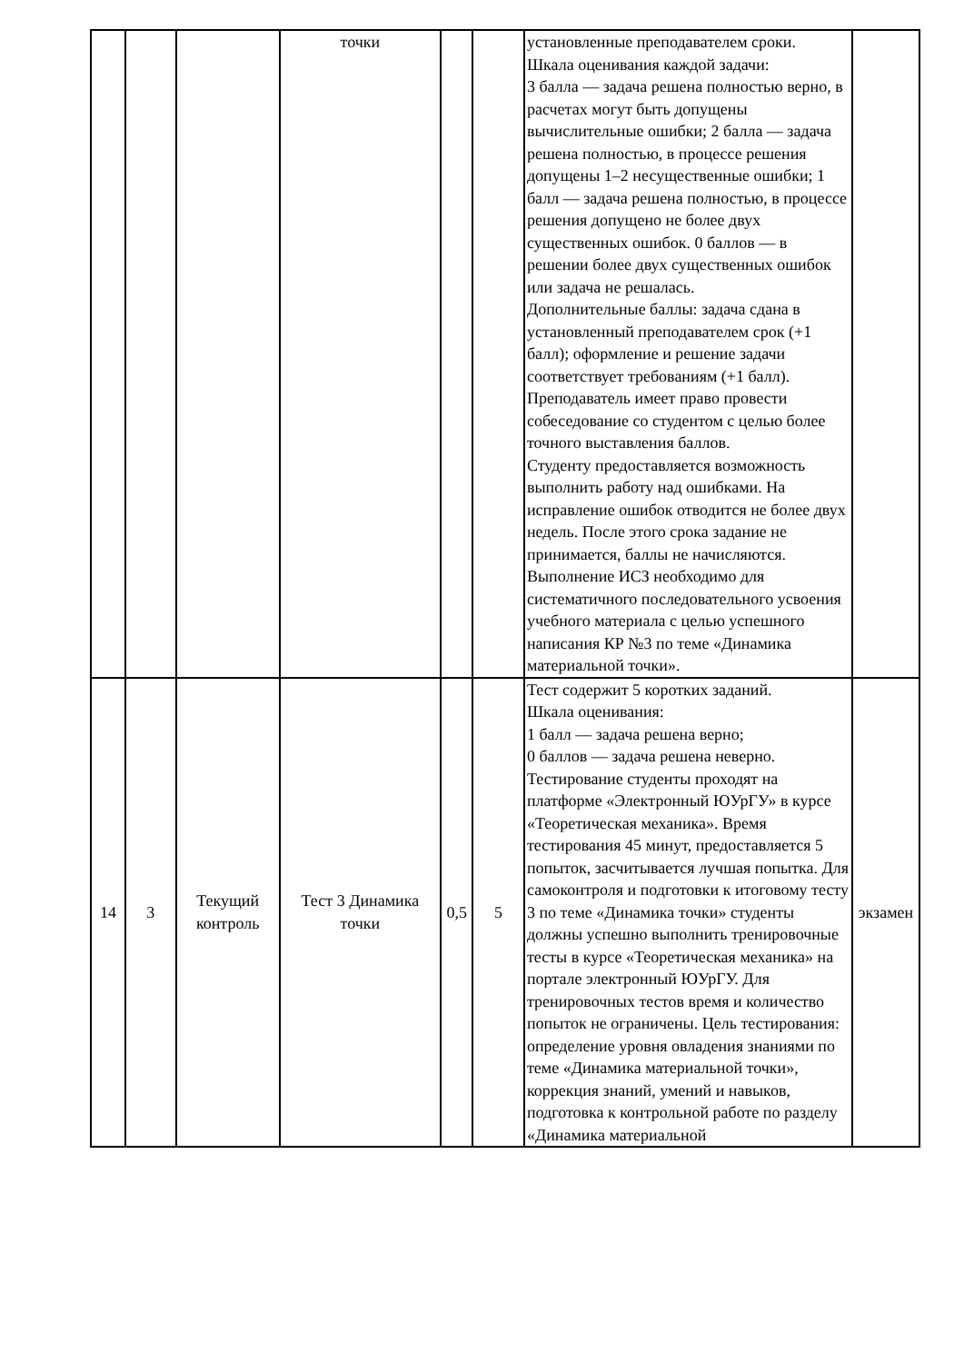| | | | точки | | | установленные преподавателем сроки. Шкала оценивания каждой задачи: 3 балла — задача решена полностью верно, в расчетах могут быть допущены вычислительные ошибки; 2 балла — задача решена полностью, в процессе решения допущены 1–2 несущественные ошибки; 1 балл — задача решена полностью, в процессе решения допущено не более двух существенных ошибок. 0 баллов — в решении более двух существенных ошибок или задача не решалась. Дополнительные баллы: задача сдана в установленный преподавателем срок (+1 балл); оформление и решение задачи соответствует требованиям (+1 балл). Преподаватель имеет право провести собеседование со студентом с целью более точного выставления баллов. Студенту предоставляется возможность выполнить работу над ошибками. На исправление ошибок отводится не более двух недель. После этого срока задание не принимается, баллы не начисляются. Выполнение ИСЗ необходимо для систематичного последовательного усвоения учебного материала с целью успешного написания КР №3 по теме «Динамика материальной точки». | |
| 14 | 3 | Текущий контроль | Тест 3 Динамика точки | 0,5 | 5 | Тест содержит 5 коротких заданий. Шкала оценивания: 1 балл — задача решена верно; 0 баллов — задача решена неверно. Тестирование студенты проходят на платформе «Электронный ЮУрГУ» в курсе «Теоретическая механика». Время тестирования 45 минут, предоставляется 5 попыток, засчитывается лучшая попытка. Для самоконтроля и подготовки к итоговому тесту 3 по теме «Динамика точки» студенты должны успешно выполнить тренировочные тесты в курсе «Теоретическая механика» на портале электронный ЮУрГУ. Для тренировочных тестов время и количество попыток не ограничены. Цель тестирования: определение уровня овладения знаниями по теме «Динамика материальной точки», коррекция знаний, умений и навыков, подготовка к контрольной работе по разделу «Динамика материальной | экзамен |